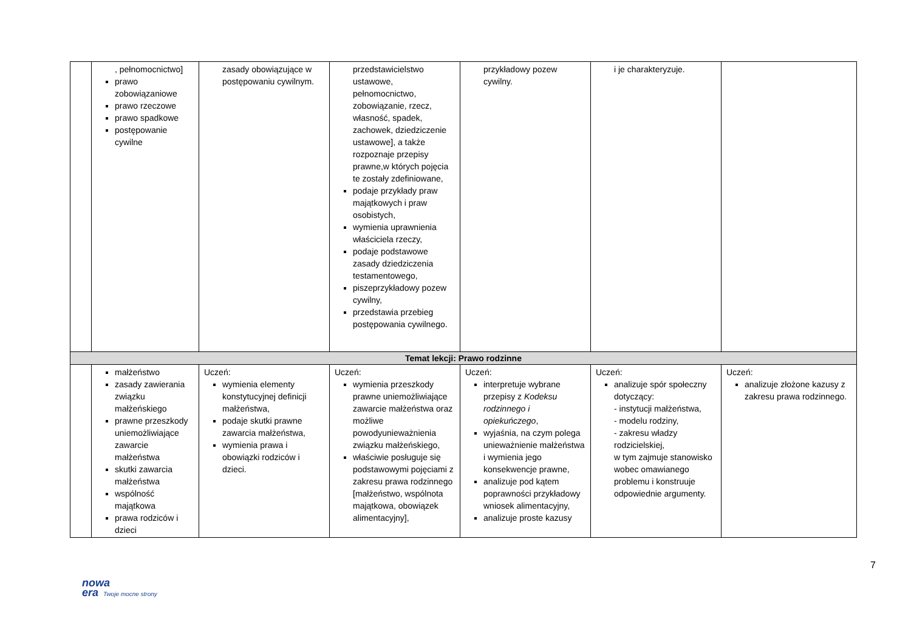| | , pełnomocnictwo] prawo zobowiązaniowe prawo rzeczowe prawo spadkowe postępowanie cywilne | zasady obowiązujące w postępowaniu cywilnym. | przedstawicielstwo ustawowe, pełnomocnictwo, zobowiązanie, rzecz, własność, spadek, zachowek, dziedziczenie ustawowe], a także rozpoznaje przepisy prawne,w których pojęcia te zostały zdefiniowane, podaje przykłady praw majątkowych i praw osobistych, wymienia uprawnienia właściciela rzeczy, podaje podstawowe zasady dziedziczenia testamentowego, piszeprzykładowy pozew cywilny, przedstawia przebieg postępowania cywilnego. | przykładowy pozew cywilny. | i je charakteryzuje. | |
| Temat lekcji: Prawo rodzinne | | | | | | |
| | małżeństwo zasady zawierania związku małżeńskiego prawne przeszkody uniemożliwiające zawarcie małżeństwa skutki zawarcia małżeństwa wspólność majątkowa prawa rodziców i dzieci | Uczeń: wymienia elementy konstytucyjnej definicji małżeństwa, podaje skutki prawne zawarcia małżeństwa, wymienia prawa i obowiązki rodziców i dzieci. | Uczeń: wymienia przeszkody prawne uniemożliwiające zawarcie małżeństwa oraz możliwe powodyunieważnienia związku małżeńskiego, właściwie posługuje się podstawowymi pojęciami z zakresu prawa rodzinnego [małżeństwo, wspólnota majątkowa, obowiązek alimentacyjny], | Uczeń: interpretuje wybrane przepisy z Kodeksu rodzinnego i opiekuńczego , wyjaśnia, na czym polega unieważnienie małżeństwa i wymienia jego konsekwencje prawne, analizuje pod kątem poprawności przykładowy wniosek alimentacyjny, analizuje proste kazusy | Uczeń: analizuje spór społeczny dotyczący: - instytucji małżeństwa, - modelu rodziny, - zakresu władzy rodzicielskiej, w tym zajmuje stanowisko wobec omawianego problemu i konstruuje odpowiednie argumenty. | Uczeń: analizuje złożone kazusy z zakresu prawa rodzinnego. |
7
nowa
era Twoje mocne strony